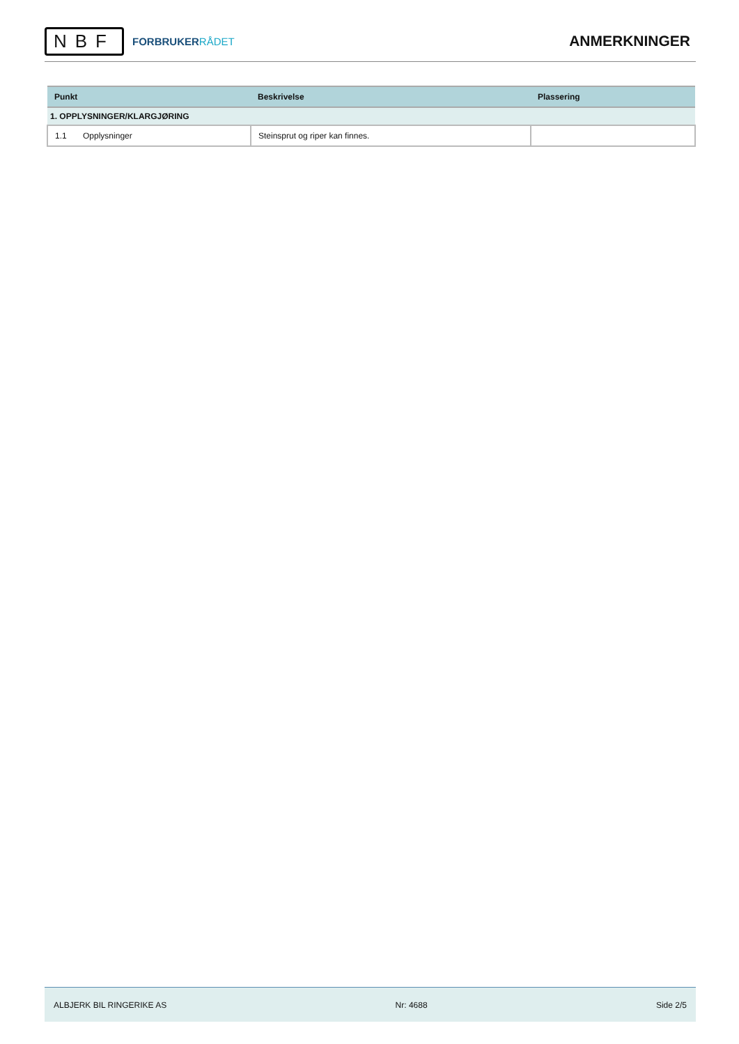NBF
FORBRUKERRÅDET
ANMERKNINGER
| Punkt | Beskrivelse | Plassering |
| --- | --- | --- |
| 1. OPPLYSNINGER/KLARGJØRING | | |
| 1.1 Opplysninger | Steinsprut og riper kan finnes. | |
ALBJERK BIL RINGERIKE AS Nr: 4688 Side 2/5